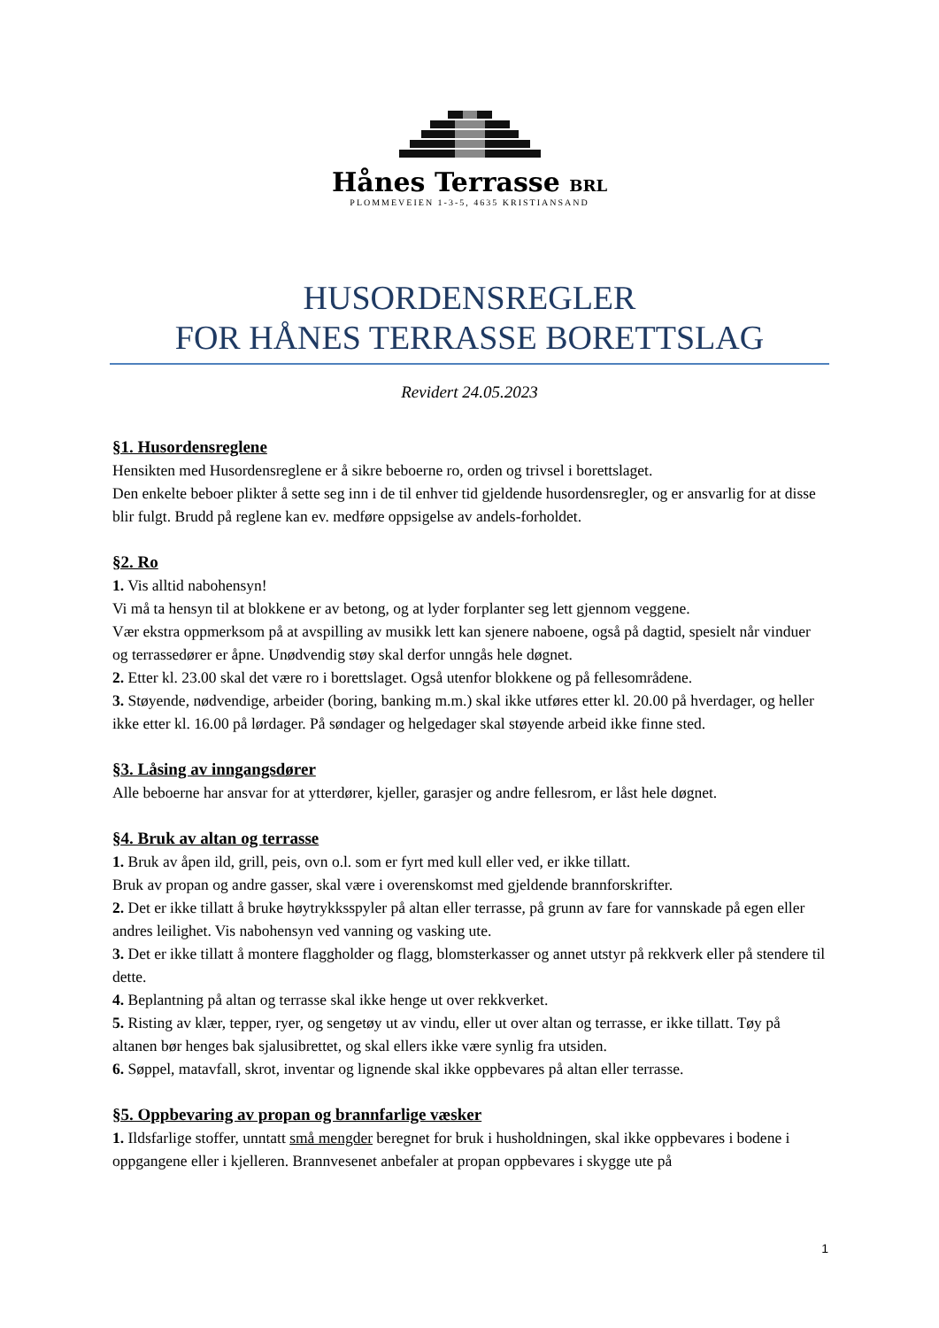Hånes Terrasse BRL
PLOMMEVEIEN 1-3-5, 4635 KRISTIANSAND
HUSORDENSREGLER
FOR HÅNES TERRASSE BORETTSLAG
Revidert 24.05.2023
§1. Husordensreglene
Hensikten med Husordensreglene er å sikre beboerne ro, orden og trivsel i borettslaget.
Den enkelte beboer plikter å sette seg inn i de til enhver tid gjeldende husordensregler, og er ansvarlig for at disse blir fulgt. Brudd på reglene kan ev. medføre oppsigelse av andels-forholdet.
§2. Ro
1. Vis alltid nabohensyn!
Vi må ta hensyn til at blokkene er av betong, og at lyder forplanter seg lett gjennom veggene.
Vær ekstra oppmerksom på at avspilling av musikk lett kan sjenere naboene, også på dagtid, spesielt når vinduer og terrassedører er åpne. Unødvendig støy skal derfor unngås hele døgnet.
2. Etter kl. 23.00 skal det være ro i borettslaget. Også utenfor blokkene og på fellesområdene.
3. Støyende, nødvendige, arbeider (boring, banking m.m.) skal ikke utføres etter kl. 20.00 på hverdager, og heller ikke etter kl. 16.00 på lørdager. På søndager og helgedager skal støyende arbeid ikke finne sted.
§3. Låsing av inngangsdører
Alle beboerne har ansvar for at ytterdører, kjeller, garasjer og andre fellesrom, er låst hele døgnet.
§4. Bruk av altan og terrasse
1. Bruk av åpen ild, grill, peis, ovn o.l. som er fyrt med kull eller ved, er ikke tillatt.
Bruk av propan og andre gasser, skal være i overenskomst med gjeldende brannforskrifter.
2. Det er ikke tillatt å bruke høytrykksspyler på altan eller terrasse, på grunn av fare for vannskade på egen eller andres leilighet. Vis nabohensyn ved vanning og vasking ute.
3. Det er ikke tillatt å montere flaggholder og flagg, blomsterkasser og annet utstyr på rekkverk eller på stendere til dette.
4. Beplantning på altan og terrasse skal ikke henge ut over rekkverket.
5. Risting av klær, tepper, ryer, og sengetøy ut av vindu, eller ut over altan og terrasse, er ikke tillatt. Tøy på altanen bør henges bak sjalusibrettet, og skal ellers ikke være synlig fra utsiden.
6. Søppel, matavfall, skrot, inventar og lignende skal ikke oppbevares på altan eller terrasse.
§5. Oppbevaring av propan og brannfarlige væsker
1. Ildsfarlige stoffer, unntatt små mengder beregnet for bruk i husholdningen, skal ikke oppbevares i bodene i oppgangene eller i kjelleren. Brannvesenet anbefaler at propan oppbevares i skygge ute på
1